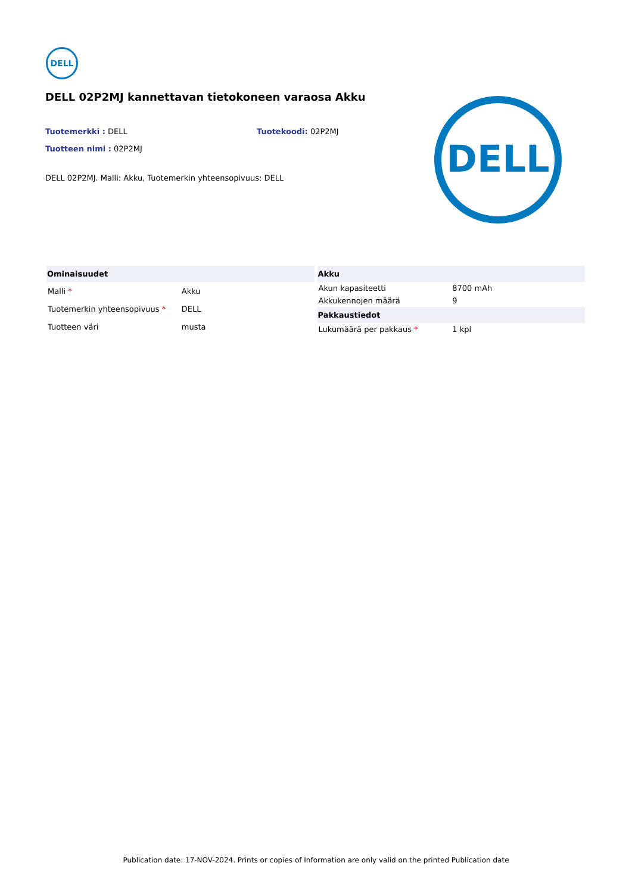DELL
DELL 02P2MJ kannettavan tietokoneen varaosa Akku
Tuotemerkki : DELL
Tuotekoodi: 02P2MJ
Tuotteen nimi : 02P2MJ
DELL 02P2MJ. Malli: Akku, Tuotemerkin yhteensopivuus: DELL
DELL
| Ominaisuudet | |
| --- | --- |
| Malli * | Akku |
| Tuotemerkin yhteensopivuus * | DELL |
| Tuotteen väri | musta |
| Akku | |
| --- | --- |
| Akun kapasiteetti | 8700 mAh |
| Akkukennojen määrä | 9 |
| Pakkaustiedot | |
| Lukumäärä per pakkaus * | 1 kpl |
Publication date: 17-NOV-2024. Prints or copies of Information are only valid on the printed Publication date